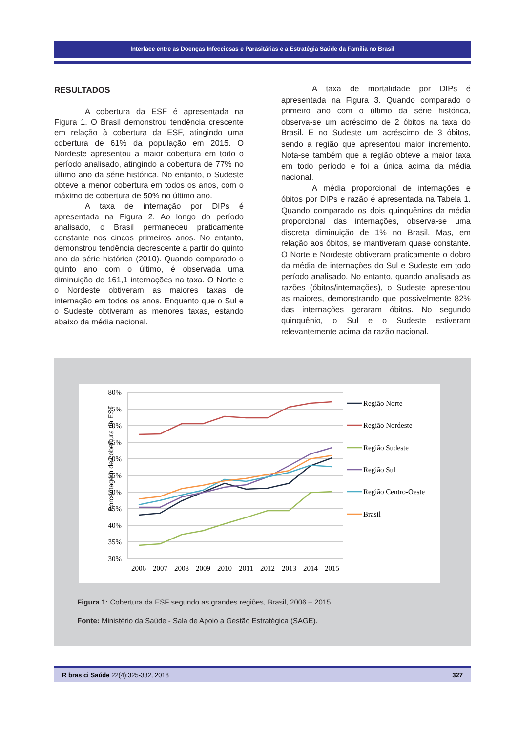Interface entre as Doenças Infecciosas e Parasitárias e a Estratégia Saúde da Família no Brasil
RESULTADOS
A cobertura da ESF é apresentada na Figura 1. O Brasil demonstrou tendência crescente em relação à cobertura da ESF, atingindo uma cobertura de 61% da população em 2015. O Nordeste apresentou a maior cobertura em todo o período analisado, atingindo a cobertura de 77% no último ano da série histórica. No entanto, o Sudeste obteve a menor cobertura em todos os anos, com o máximo de cobertura de 50% no último ano.
A taxa de internação por DIPs é apresentada na Figura 2. Ao longo do período analisado, o Brasil permaneceu praticamente constante nos cincos primeiros anos. No entanto, demonstrou tendência decrescente a partir do quinto ano da série histórica (2010). Quando comparado o quinto ano com o último, é observada uma diminuição de 161,1 internações na taxa. O Norte e o Nordeste obtiveram as maiores taxas de internação em todos os anos. Enquanto que o Sul e o Sudeste obtiveram as menores taxas, estando abaixo da média nacional.
A taxa de mortalidade por DIPs é apresentada na Figura 3. Quando comparado o primeiro ano com o último da série histórica, observa-se um acréscimo de 2 óbitos na taxa do Brasil. E no Sudeste um acréscimo de 3 óbitos, sendo a região que apresentou maior incremento. Nota-se também que a região obteve a maior taxa em todo período e foi a única acima da média nacional.
A média proporcional de internações e óbitos por DIPs e razão é apresentada na Tabela 1. Quando comparado os dois quinquênios da média proporcional das internações, observa-se uma discreta diminuição de 1% no Brasil. Mas, em relação aos óbitos, se mantiveram quase constante. O Norte e Nordeste obtiveram praticamente o dobro da média de internações do Sul e Sudeste em todo período analisado. No entanto, quando analisada as razões (óbitos/internações), o Sudeste apresentou as maiores, demonstrando que possivelmente 82% das internações geraram óbitos. No segundo quinquênio, o Sul e o Sudeste estiveram relevantemente acima da razão nacional.
Porcentagem de cobertura da ESF
80%
75%
70%
65%
60%
55%
50%
45%
40%
35%
30%
2006
2007
2008
2009
2010
2011
2012
2013
2014
2015
Região Norte
Região Nordeste
Região Sudeste
Região Sul
Região Centro-Oeste
Brasil
Figura 1: Cobertura da ESF segundo as grandes regiões, Brasil, 2006 – 2015.
Fonte: Ministério da Saúde - Sala de Apoio a Gestão Estratégica (SAGE).
R bras ci Saúde 22(4):325-332, 2018 327